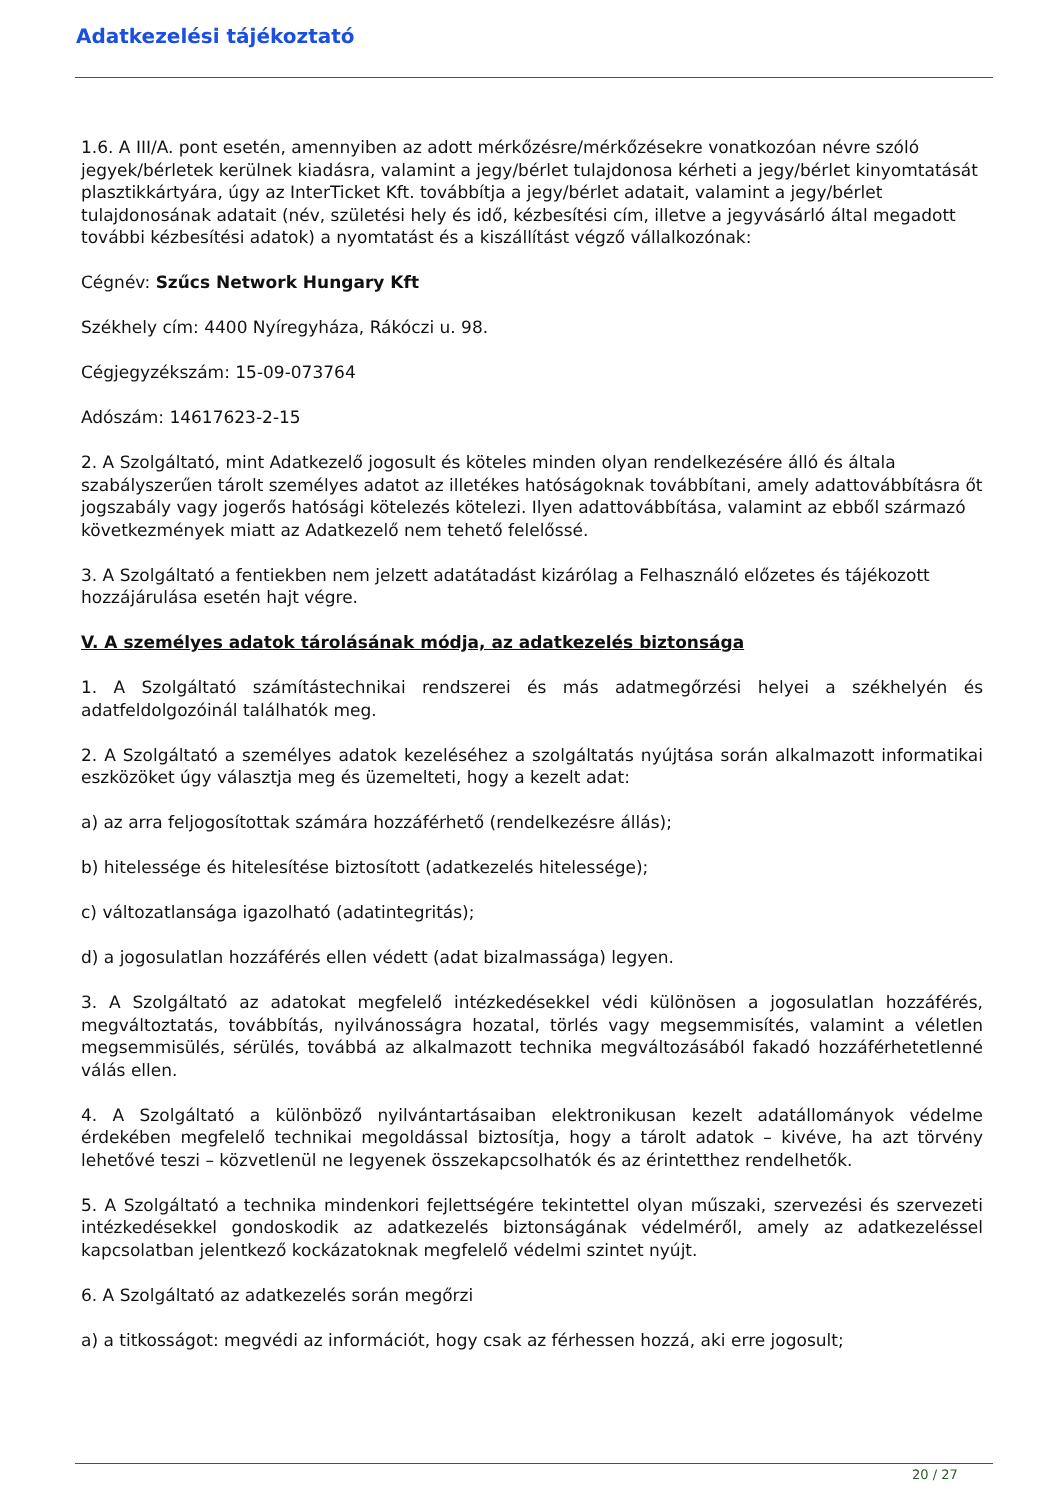Adatkezelési tájékoztató
1.6. A III/A. pont esetén, amennyiben az adott mérkőzésre/mérkőzésekre vonatkozóan névre szóló jegyek/bérletek kerülnek kiadásra, valamint a jegy/bérlet tulajdonosa kérheti a jegy/bérlet kinyomtatását plasztikkártyára, úgy az InterTicket Kft. továbbítja a jegy/bérlet adatait, valamint a jegy/bérlet tulajdonosának adatait (név, születési hely és idő, kézbesítési cím, illetve a jegyvásárló által megadott további kézbesítési adatok) a nyomtatást és a kiszállítást végző vállalkozónak:
Cégnév: Szűcs Network Hungary Kft
Székhely cím: 4400 Nyíregyháza, Rákóczi u. 98.
Cégjegyzékszám: 15-09-073764
Adószám: 14617623-2-15
2. A Szolgáltató, mint Adatkezelő jogosult és köteles minden olyan rendelkezésére álló és általa szabályszerűen tárolt személyes adatot az illetékes hatóságoknak továbbítani, amely adattovábbításra őt jogszabály vagy jogerős hatósági kötelezés kötelezi. Ilyen adattovábbítása, valamint az ebből származó következmények miatt az Adatkezelő nem tehető felelőssé.
3. A Szolgáltató a fentiekben nem jelzett adatátadást kizárólag a Felhasználó előzetes és tájékozott hozzájárulása esetén hajt végre.
V. A személyes adatok tárolásának módja, az adatkezelés biztonsága
1. A Szolgáltató számítástechnikai rendszerei és más adatmegőrzési helyei a székhelyén és adatfeldolgozóinál találhatók meg.
2. A Szolgáltató a személyes adatok kezeléséhez a szolgáltatás nyújtása során alkalmazott informatikai eszközöket úgy választja meg és üzemelteti, hogy a kezelt adat:
a) az arra feljogosítottak számára hozzáférhető (rendelkezésre állás);
b) hitelessége és hitelesítése biztosított (adatkezelés hitelessége);
c) változatlansága igazolható (adatintegritás);
d) a jogosulatlan hozzáférés ellen védett (adat bizalmassága) legyen.
3. A Szolgáltató az adatokat megfelelő intézkedésekkel védi különösen a jogosulatlan hozzáférés, megváltoztatás, továbbítás, nyilvánosságra hozatal, törlés vagy megsemmisítés, valamint a véletlen megsemmisülés, sérülés, továbbá az alkalmazott technika megváltozásából fakadó hozzáférhetetlenné válás ellen.
4. A Szolgáltató a különböző nyilvántartásaiban elektronikusan kezelt adatállományok védelme érdekében megfelelő technikai megoldással biztosítja, hogy a tárolt adatok – kivéve, ha azt törvény lehetővé teszi – közvetlenül ne legyenek összekapcsolhatók és az érintetthez rendelhetők.
5. A Szolgáltató a technika mindenkori fejlettségére tekintettel olyan műszaki, szervezési és szervezeti intézkedésekkel gondoskodik az adatkezelés biztonságának védelméről, amely az adatkezeléssel kapcsolatban jelentkező kockázatoknak megfelelő védelmi szintet nyújt.
6. A Szolgáltató az adatkezelés során megőrzi
a) a titkosságot: megvédi az információt, hogy csak az férhessen hozzá, aki erre jogosult;
20 / 27